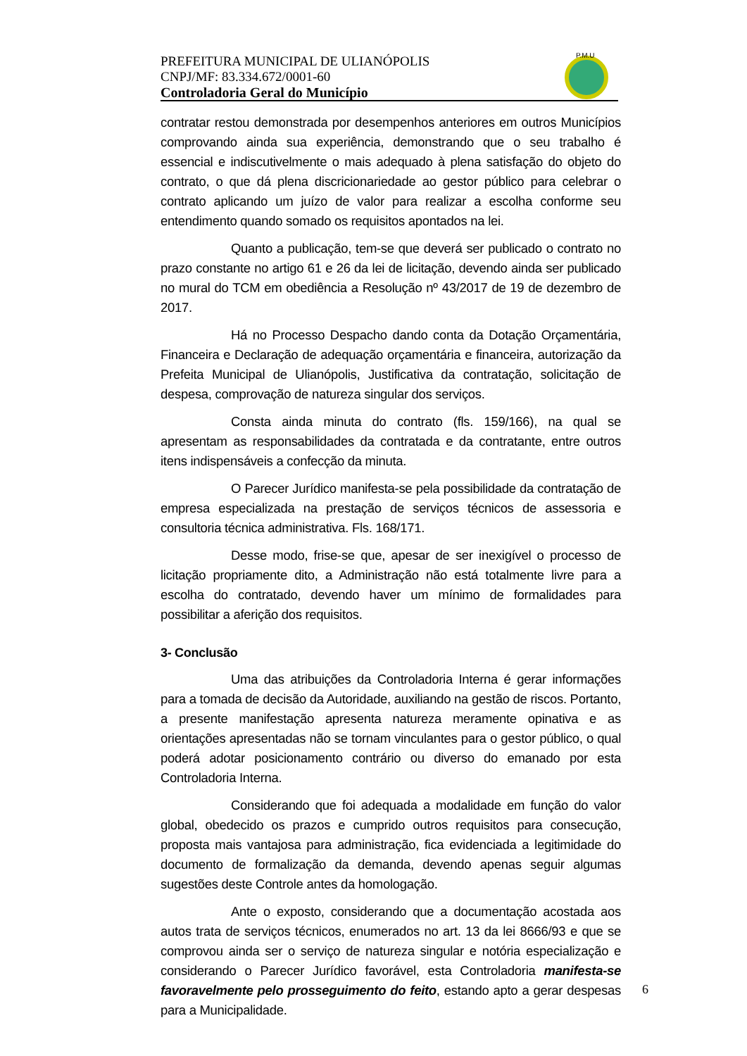PREFEITURA MUNICIPAL DE ULIANÓPOLIS
CNPJ/MF: 83.334.672/0001-60
Controladoria Geral do Município
P.M.U
contratar restou demonstrada por desempenhos anteriores em outros Municípios comprovando ainda sua experiência, demonstrando que o seu trabalho é essencial e indiscutivelmente o mais adequado à plena satisfação do objeto do contrato, o que dá plena discricionariedade ao gestor público para celebrar o contrato aplicando um juízo de valor para realizar a escolha conforme seu entendimento quando somado os requisitos apontados na lei.
Quanto a publicação, tem-se que deverá ser publicado o contrato no prazo constante no artigo 61 e 26 da lei de licitação, devendo ainda ser publicado no mural do TCM em obediência a Resolução nº 43/2017 de 19 de dezembro de 2017.
Há no Processo Despacho dando conta da Dotação Orçamentária, Financeira e Declaração de adequação orçamentária e financeira, autorização da Prefeita Municipal de Ulianópolis, Justificativa da contratação, solicitação de despesa, comprovação de natureza singular dos serviços.
Consta ainda minuta do contrato (fls. 159/166), na qual se apresentam as responsabilidades da contratada e da contratante, entre outros itens indispensáveis a confecção da minuta.
O Parecer Jurídico manifesta-se pela possibilidade da contratação de empresa especializada na prestação de serviços técnicos de assessoria e consultoria técnica administrativa. Fls. 168/171.
Desse modo, frise-se que, apesar de ser inexigível o processo de licitação propriamente dito, a Administração não está totalmente livre para a escolha do contratado, devendo haver um mínimo de formalidades para possibilitar a aferição dos requisitos.
3- Conclusão
Uma das atribuições da Controladoria Interna é gerar informações para a tomada de decisão da Autoridade, auxiliando na gestão de riscos. Portanto, a presente manifestação apresenta natureza meramente opinativa e as orientações apresentadas não se tornam vinculantes para o gestor público, o qual poderá adotar posicionamento contrário ou diverso do emanado por esta Controladoria Interna.
Considerando que foi adequada a modalidade em função do valor global, obedecido os prazos e cumprido outros requisitos para consecução, proposta mais vantajosa para administração, fica evidenciada a legitimidade do documento de formalização da demanda, devendo apenas seguir algumas sugestões deste Controle antes da homologação.
Ante o exposto, considerando que a documentação acostada aos autos trata de serviços técnicos, enumerados no art. 13 da lei 8666/93 e que se comprovou ainda ser o serviço de natureza singular e notória especialização e considerando o Parecer Jurídico favorável, esta Controladoria manifesta-se favoravelmente pelo prosseguimento do feito, estando apto a gerar despesas para a Municipalidade.
6